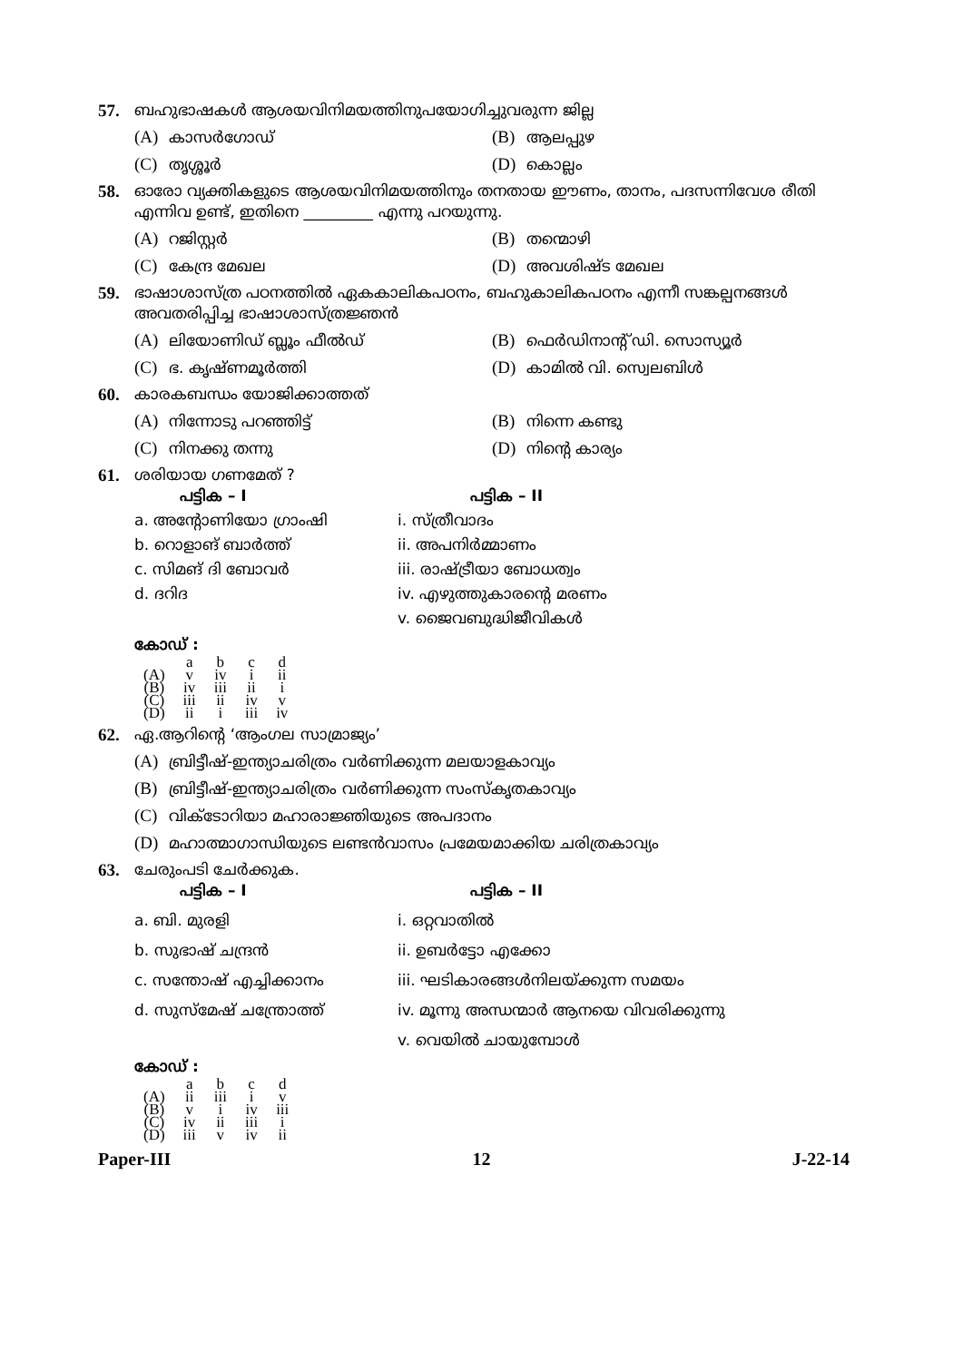57. ബഹുഭാഷകൾ ആശയവിനിമയത്തിനുപയോഗിച്ചുവരുന്ന ജില്ല
(A) കാസർഗോഡ്
(B) ആലപ്പുഴ
(C) തൃശ്ശൂർ
(D) കൊല്ലം
58. ഓരോ വ്യക്തികളുടെ ആശയവിനിമയത്തിനും തനതായ ഈണം, താനം, പദസന്നിവേശ രീതി എന്നിവ ഉണ്ട്, ഇതിനെ _________ എന്നു പറയുന്നു.
(A) റജിസ്റ്റർ
(B) തന്മൊഴി
(C) കേന്ദ്ര മേഖല
(D) അവശിഷ്ട മേഖല
59. ഭാഷാശാസ്ത്ര പഠനത്തിൽ ഏകകാലികപഠനം, ബഹുകാലികപഠനം എന്നീ സങ്കല്പനങ്ങൾ അവതരിപ്പിച്ച ഭാഷാശാസ്ത്രജ്ഞൻ
(A) ലിയോണിഡ് ബ്ലൂം ഫീൽഡ്
(B) ഫെർഡിനാന്റ് ഡി. സൊസ്യൂർ
(C) ഭ. കൃഷ്ണമൂർത്തി
(D) കാമിൽ വി. സ്വെലബിൾ
60. കാരകബന്ധം യോജിക്കാത്തത്
(A) നിന്നോടു പറഞ്ഞിട്ട്
(B) നിന്നെ കണ്ടു
(C) നിനക്കു തന്നു
(D) നിന്റെ കാര്യം
61. ശരിയായ ഗണമേത് ?
പട്ടിക – I
പട്ടിക – II
a. അന്റോണിയോ ഗ്രാംഷി
i. സ്ത്രീവാദം
b. റൊളാങ് ബാർത്ത്
ii. അപനിർമ്മാണം
c. സിമങ് ദി ബോവർ
iii. രാഷ്ട്രീയാ ബോധത്വം
d. ദറിദ
iv. എഴുത്തുകാരന്റെ മരണം
v. ജൈവബുദ്ധിജീവികൾ
കോഡ് :
| | a | b | c | d |
| --- | --- | --- | --- | --- |
| (A) | v | iv | i | ii |
| (B) | iv | iii | ii | i |
| (C) | iii | ii | iv | v |
| (D) | ii | i | iii | iv |
62. ഏ.ആറിന്റെ ‘ആംഗല സാമ്രാജ്യം’
(A) ബ്രിട്ടീഷ്-ഇന്ത്യാചരിത്രം വർണിക്കുന്ന മലയാളകാവ്യം
(B) ബ്രിട്ടീഷ്-ഇന്ത്യാചരിത്രം വർണിക്കുന്ന സംസ്കൃതകാവ്യം
(C) വിക്ടോറിയാ മഹാരാജ്ഞിയുടെ അപദാനം
(D) മഹാത്മാഗാന്ധിയുടെ ലണ്ടൻവാസം പ്രമേയമാക്കിയ ചരിത്രകാവ്യം
63. ചേരുംപടി ചേർക്കുക.
പട്ടിക – I
പട്ടിക – II
a. ബി. മുരളി
i. ഒറ്റവാതിൽ
b. സുഭാഷ് ചന്ദ്രൻ
ii. ഉബർട്ടോ എക്കോ
c. സന്തോഷ് എച്ചിക്കാനം
iii. ഘടികാരങ്ങൾനിലയ്ക്കുന്ന സമയം
d. സുസ്മേഷ് ചന്ത്രോത്ത്
iv. മൂന്നു അന്ധന്മാർ ആനയെ വിവരിക്കുന്നു
v. വെയിൽ ചായുമ്പോൾ
കോഡ് :
| | a | b | c | d |
| --- | --- | --- | --- | --- |
| (A) | ii | iii | i | v |
| (B) | v | i | iv | iii |
| (C) | iv | ii | iii | i |
| (D) | iii | v | iv | ii |
Paper-III 12 J-22-14